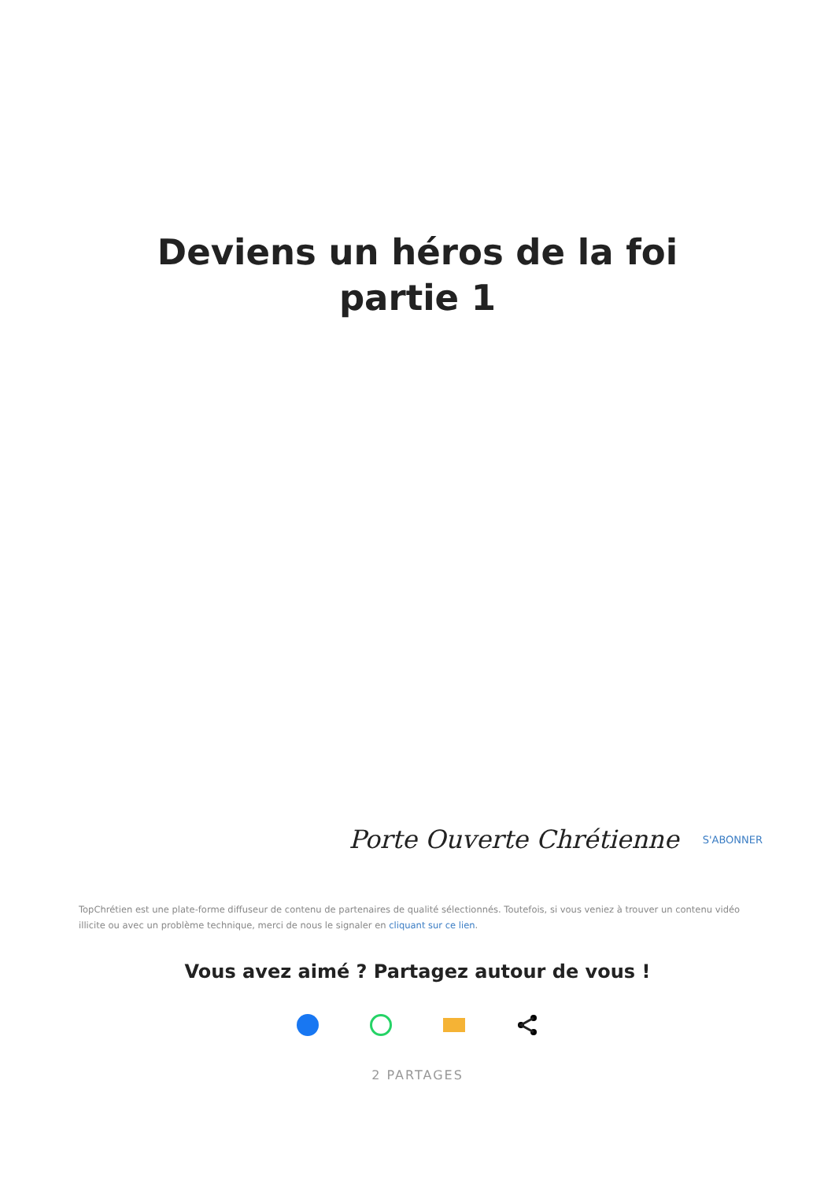Deviens un héros de la foi
partie 1
Porte Ouverte Chrétienne S'ABONNER
TopChrétien est une plate-forme diffuseur de contenu de partenaires de qualité sélectionnés. Toutefois, si vous veniez à trouver un contenu vidéo illicite ou avec un problème technique, merci de nous le signaler en cliquant sur ce lien.
Vous avez aimé ? Partagez autour de vous !
2 PARTAGES